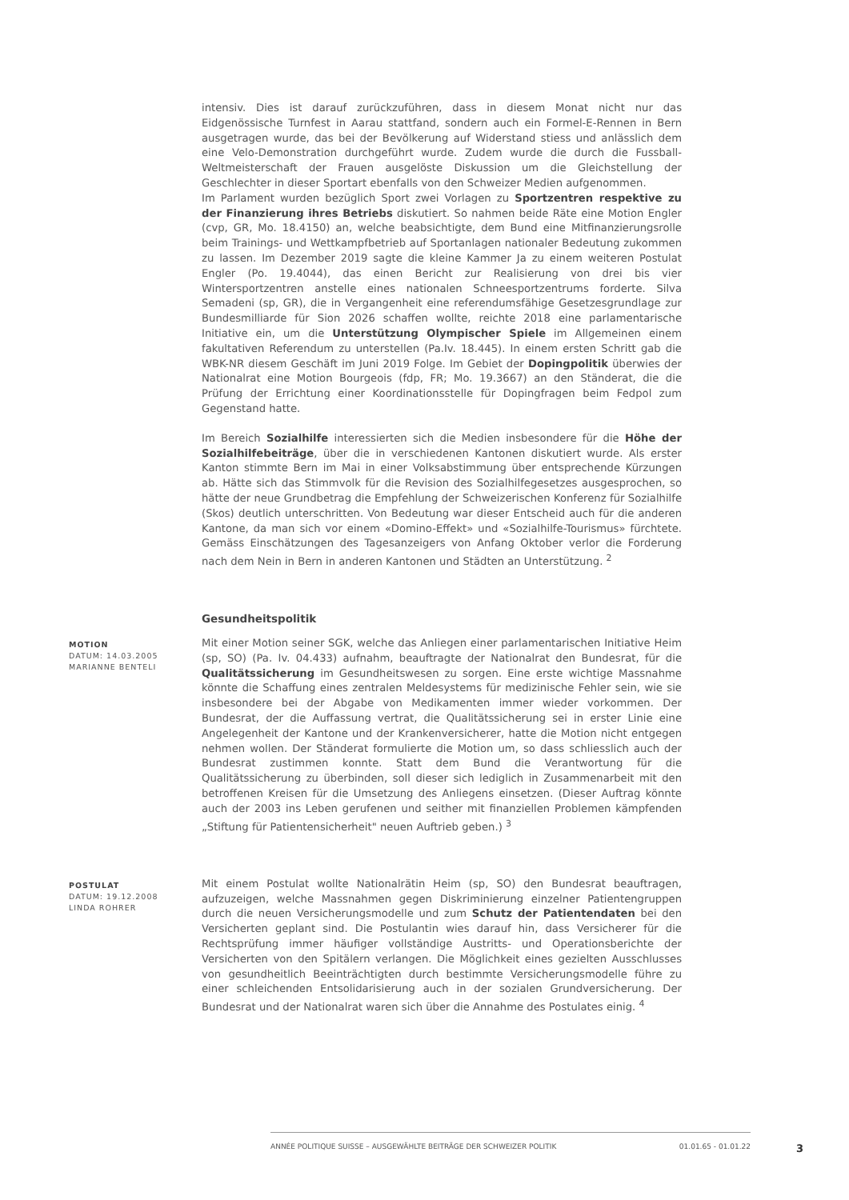intensiv. Dies ist darauf zurückzuführen, dass in diesem Monat nicht nur das Eidgenössische Turnfest in Aarau stattfand, sondern auch ein Formel-E-Rennen in Bern ausgetragen wurde, das bei der Bevölkerung auf Widerstand stiess und anlässlich dem eine Velo-Demonstration durchgeführt wurde. Zudem wurde die durch die Fussball-Weltmeisterschaft der Frauen ausgelöste Diskussion um die Gleichstellung der Geschlechter in dieser Sportart ebenfalls von den Schweizer Medien aufgenommen.
Im Parlament wurden bezüglich Sport zwei Vorlagen zu Sportzentren respektive zu der Finanzierung ihres Betriebs diskutiert. So nahmen beide Räte eine Motion Engler (cvp, GR, Mo. 18.4150) an, welche beabsichtigte, dem Bund eine Mitfinanzierungsrolle beim Trainings- und Wettkampfbetrieb auf Sportanlagen nationaler Bedeutung zukommen zu lassen. Im Dezember 2019 sagte die kleine Kammer Ja zu einem weiteren Postulat Engler (Po. 19.4044), das einen Bericht zur Realisierung von drei bis vier Wintersportzentren anstelle eines nationalen Schneesportzentrums forderte. Silva Semadeni (sp, GR), die in Vergangenheit eine referendumsfähige Gesetzesgrundlage zur Bundesmilliarde für Sion 2026 schaffen wollte, reichte 2018 eine parlamentarische Initiative ein, um die Unterstützung Olympischer Spiele im Allgemeinen einem fakultativen Referendum zu unterstellen (Pa.Iv. 18.445). In einem ersten Schritt gab die WBK-NR diesem Geschäft im Juni 2019 Folge. Im Gebiet der Dopingpolitik überwies der Nationalrat eine Motion Bourgeois (fdp, FR; Mo. 19.3667) an den Ständerat, die die Prüfung der Errichtung einer Koordinationsstelle für Dopingfragen beim Fedpol zum Gegenstand hatte.
Im Bereich Sozialhilfe interessierten sich die Medien insbesondere für die Höhe der Sozialhilfebeiträge, über die in verschiedenen Kantonen diskutiert wurde. Als erster Kanton stimmte Bern im Mai in einer Volksabstimmung über entsprechende Kürzungen ab. Hätte sich das Stimmvolk für die Revision des Sozialhilfegesetzes ausgesprochen, so hätte der neue Grundbetrag die Empfehlung der Schweizerischen Konferenz für Sozialhilfe (Skos) deutlich unterschritten. Von Bedeutung war dieser Entscheid auch für die anderen Kantone, da man sich vor einem «Domino-Effekt» und «Sozialhilfe-Tourismus» fürchtete. Gemäss Einschätzungen des Tagesanzeigers von Anfang Oktober verlor die Forderung nach dem Nein in Bern in anderen Kantonen und Städten an Unterstützung. <sup>2</sup>
Gesundheitspolitik
MOTION
DATUM: 14.03.2005
MARIANNE BENTELI
Mit einer Motion seiner SGK, welche das Anliegen einer parlamentarischen Initiative Heim (sp, SO) (Pa. Iv. 04.433) aufnahm, beauftragte der Nationalrat den Bundesrat, für die Qualitätssicherung im Gesundheitswesen zu sorgen. Eine erste wichtige Massnahme könnte die Schaffung eines zentralen Meldesystems für medizinische Fehler sein, wie sie insbesondere bei der Abgabe von Medikamenten immer wieder vorkommen. Der Bundesrat, der die Auffassung vertrat, die Qualitätssicherung sei in erster Linie eine Angelegenheit der Kantone und der Krankenversicherer, hatte die Motion nicht entgegen nehmen wollen. Der Ständerat formulierte die Motion um, so dass schliesslich auch der Bundesrat zustimmen konnte. Statt dem Bund die Verantwortung für die Qualitätssicherung zu überbinden, soll dieser sich lediglich in Zusammenarbeit mit den betroffenen Kreisen für die Umsetzung des Anliegens einsetzen. (Dieser Auftrag könnte auch der 2003 ins Leben gerufenen und seither mit finanziellen Problemen kämpfenden „Stiftung für Patientensicherheit" neuen Auftrieb geben.) <sup>3</sup>
POSTULAT
DATUM: 19.12.2008
LINDA ROHRER
Mit einem Postulat wollte Nationalrätin Heim (sp, SO) den Bundesrat beauftragen, aufzuzeigen, welche Massnahmen gegen Diskriminierung einzelner Patientengruppen durch die neuen Versicherungsmodelle und zum Schutz der Patientendaten bei den Versicherten geplant sind. Die Postulantin wies darauf hin, dass Versicherer für die Rechtsprüfung immer häufiger vollständige Austritts- und Operationsberichte der Versicherten von den Spitälern verlangen. Die Möglichkeit eines gezielten Ausschlusses von gesundheitlich Beeinträchtigten durch bestimmte Versicherungsmodelle führe zu einer schleichenden Entsolidarisierung auch in der sozialen Grundversicherung. Der Bundesrat und der Nationalrat waren sich über die Annahme des Postulates einig. <sup>4</sup>
ANNÉE POLITIQUE SUISSE – AUSGEWÄHLTE BEITRÄGE DER SCHWEIZER POLITIK 01.01.65 - 01.01.22
3